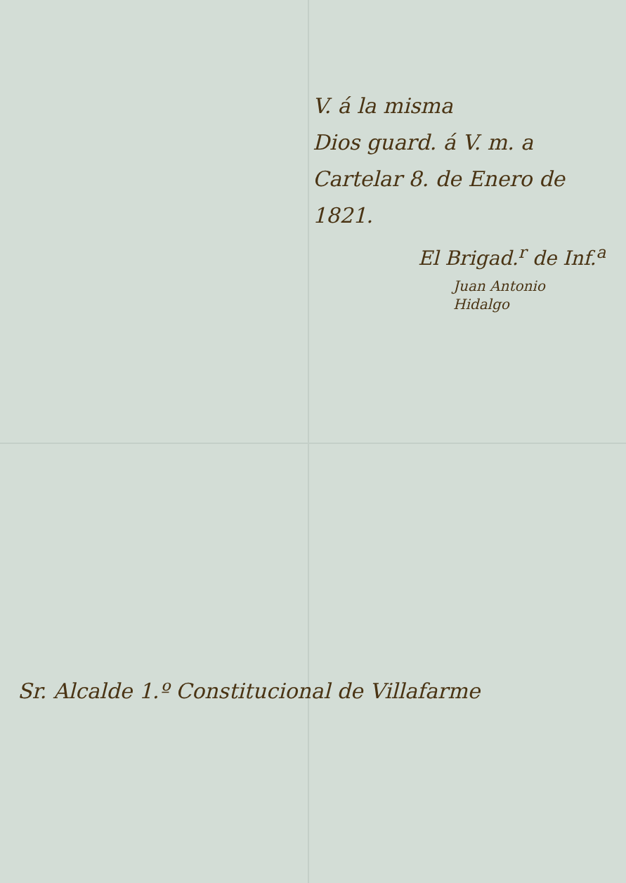V. á la misma
Dios guard. á V. m. a
Cartelar 8. de Enero de
1821.
El Brigad.<sup>r</sup> de Inf.<sup>a</sup>
Juan Antonio
Hidalgo
Sr. Alcalde 1.º Constitucional de Villafarme